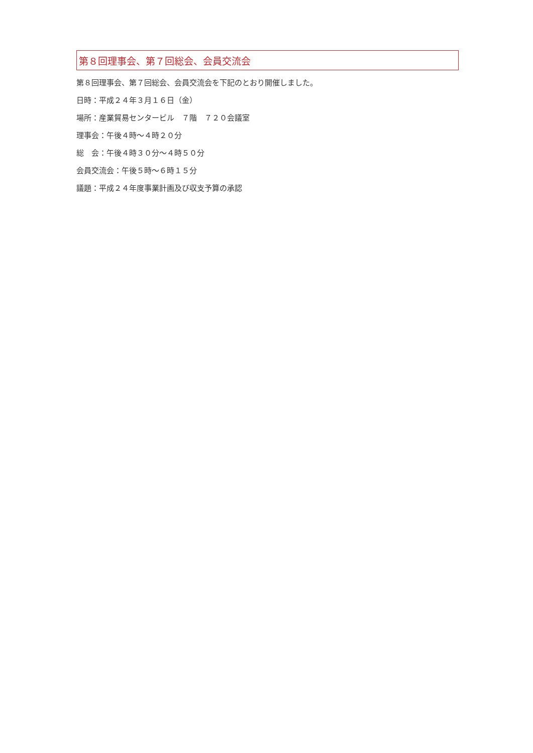第８回理事会、第７回総会、会員交流会
第８回理事会、第７回総会、会員交流会を下記のとおり開催しました。
日時：平成２４年３月１６日（金）
場所：産業貿易センタービル　７階　７２０会議室
理事会：午後４時～４時２０分
総　会：午後４時３０分～４時５０分
会員交流会：午後５時～６時１５分
議題：平成２４年度事業計画及び収支予算の承認